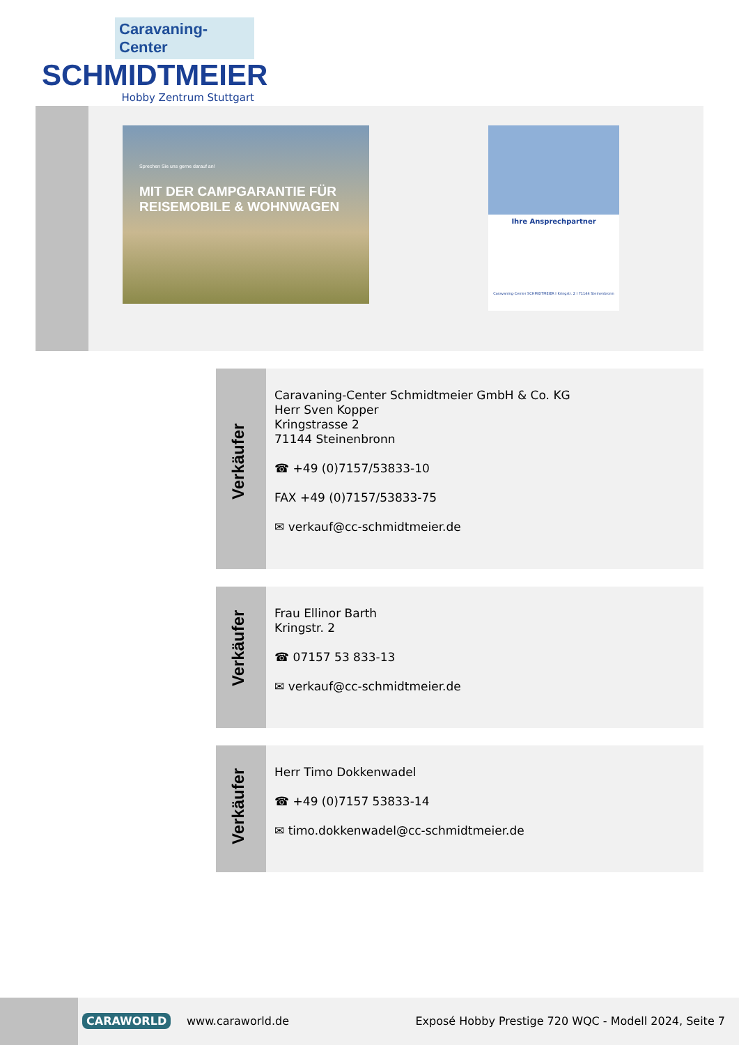Caravaning-Center
SCHMIDTMEIER
Hobby Zentrum Stuttgart
Sprechen Sie uns gerne darauf an!
MIT DER CAMPGARANTIE FÜR
REISEMOBILE & WOHNWAGEN
Ihre Ansprechpartner
Caravaning-Center SCHMIDTMEIER I Kringstr. 2 I 71144 Steinenbronn
Verkäufer
Caravaning-Center Schmidtmeier GmbH & Co. KG
Herr Sven Kopper
Kringstrasse 2
71144 Steinenbronn
☎ +49 (0)7157/53833-10
FAX +49 (0)7157/53833-75
✉ verkauf@cc-schmidtmeier.de
Verkäufer
Frau Ellinor Barth
Kringstr. 2
☎ 07157 53 833-13
✉ verkauf@cc-schmidtmeier.de
Verkäufer
Herr Timo Dokkenwadel
☎ +49 (0)7157 53833-14
✉ timo.dokkenwadel@cc-schmidtmeier.de
CARAWORLD www.caraworld.de
Exposé Hobby Prestige 720 WQC - Modell 2024, Seite 7